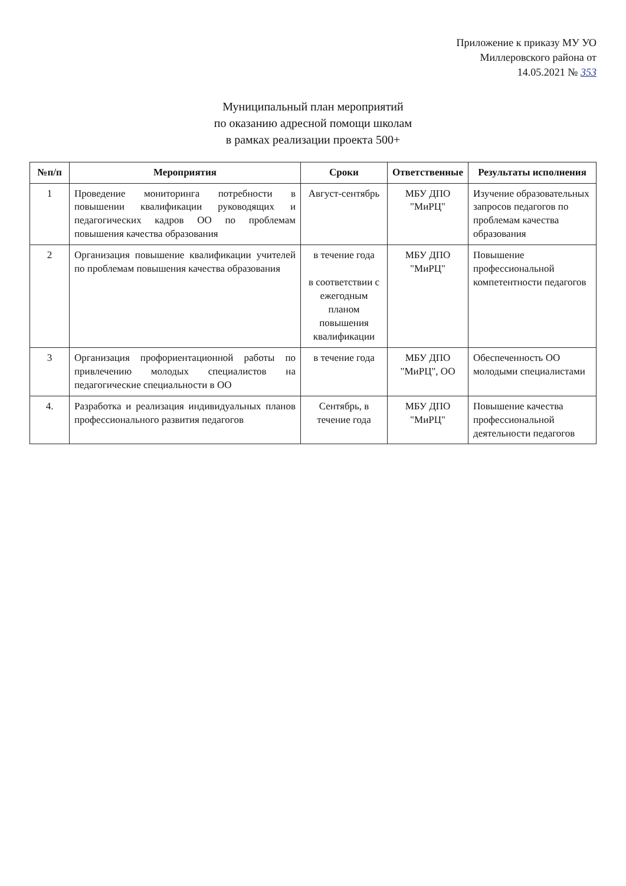Приложение к приказу МУ УО
Миллеровского района от
14.05.2021 № 353
Муниципальный план мероприятий
по оказанию адресной помощи школам
в рамках реализации проекта 500+
| №п/п | Мероприятия | Сроки | Ответственные | Результаты исполнения |
| --- | --- | --- | --- | --- |
| 1 | Проведение мониторинга потребности в повышении квалификации руководящих и педагогических кадров ОО по проблемам повышения качества образования | Август-сентябрь | МБУ ДПО "МиРЦ" | Изучение образовательных запросов педагогов по проблемам качества образования |
| 2 | Организация повышение квалификации учителей по проблемам повышения качества образования | в течение года в соответствии с ежегодным планом повышения квалификации | МБУ ДПО "МиРЦ" | Повышение профессиональной компетентности педагогов |
| 3 | Организация профориентационной работы по привлечению молодых специалистов на педагогические специальности в ОО | в течение года | МБУ ДПО "МиРЦ", ОО | Обеспеченность ОО молодыми специалистами |
| 4. | Разработка и реализация индивидуальных планов профессионального развития педагогов | Сентябрь, в течение года | МБУ ДПО "МиРЦ" | Повышение качества профессиональной деятельности педагогов |